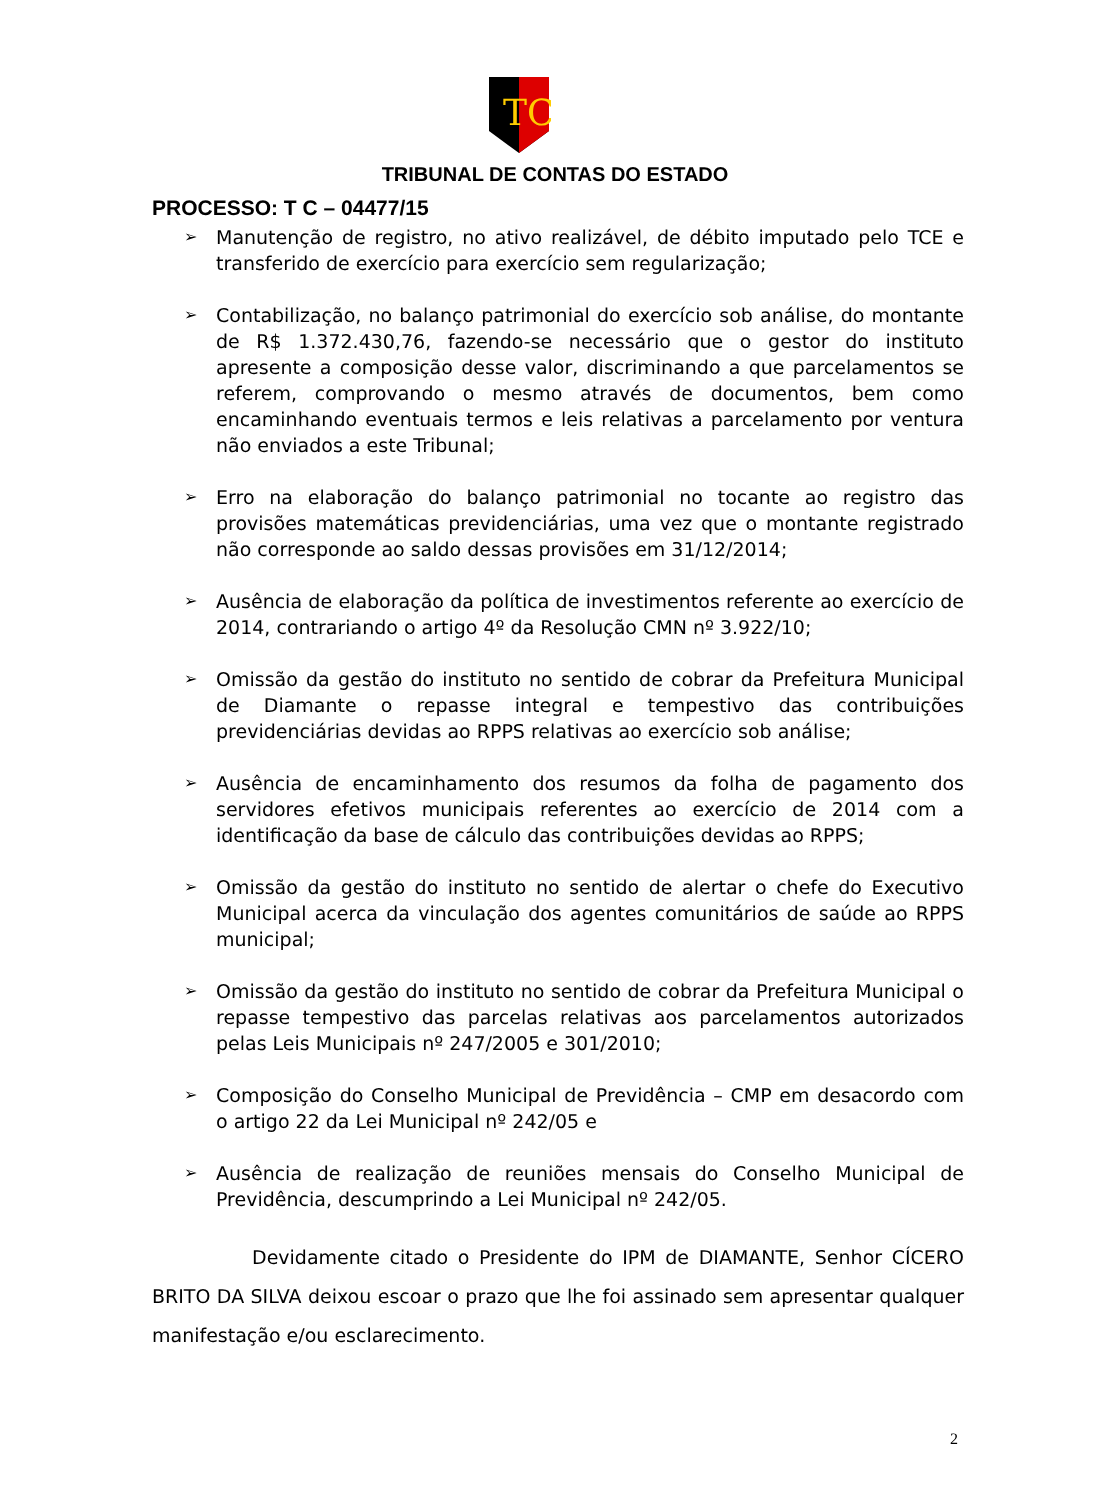TC
TRIBUNAL DE CONTAS DO ESTADO
PROCESSO: T C – 04477/15
➢ Manutenção de registro, no ativo realizável, de débito imputado pelo TCE e transferido de exercício para exercício sem regularização;
➢ Contabilização, no balanço patrimonial do exercício sob análise, do montante de R$ 1.372.430,76, fazendo-se necessário que o gestor do instituto apresente a composição desse valor, discriminando a que parcelamentos se referem, comprovando o mesmo através de documentos, bem como encaminhando eventuais termos e leis relativas a parcelamento por ventura não enviados a este Tribunal;
➢ Erro na elaboração do balanço patrimonial no tocante ao registro das provisões matemáticas previdenciárias, uma vez que o montante registrado não corresponde ao saldo dessas provisões em 31/12/2014;
➢ Ausência de elaboração da política de investimentos referente ao exercício de 2014, contrariando o artigo 4º da Resolução CMN nº 3.922/10;
➢ Omissão da gestão do instituto no sentido de cobrar da Prefeitura Municipal de Diamante o repasse integral e tempestivo das contribuições previdenciárias devidas ao RPPS relativas ao exercício sob análise;
➢ Ausência de encaminhamento dos resumos da folha de pagamento dos servidores efetivos municipais referentes ao exercício de 2014 com a identificação da base de cálculo das contribuições devidas ao RPPS;
➢ Omissão da gestão do instituto no sentido de alertar o chefe do Executivo Municipal acerca da vinculação dos agentes comunitários de saúde ao RPPS municipal;
➢ Omissão da gestão do instituto no sentido de cobrar da Prefeitura Municipal o repasse tempestivo das parcelas relativas aos parcelamentos autorizados pelas Leis Municipais nº 247/2005 e 301/2010;
➢ Composição do Conselho Municipal de Previdência – CMP em desacordo com o artigo 22 da Lei Municipal nº 242/05 e
➢ Ausência de realização de reuniões mensais do Conselho Municipal de Previdência, descumprindo a Lei Municipal nº 242/05.
Devidamente citado o Presidente do IPM de DIAMANTE, Senhor CÍCERO BRITO DA SILVA deixou escoar o prazo que lhe foi assinado sem apresentar qualquer manifestação e/ou esclarecimento.
2